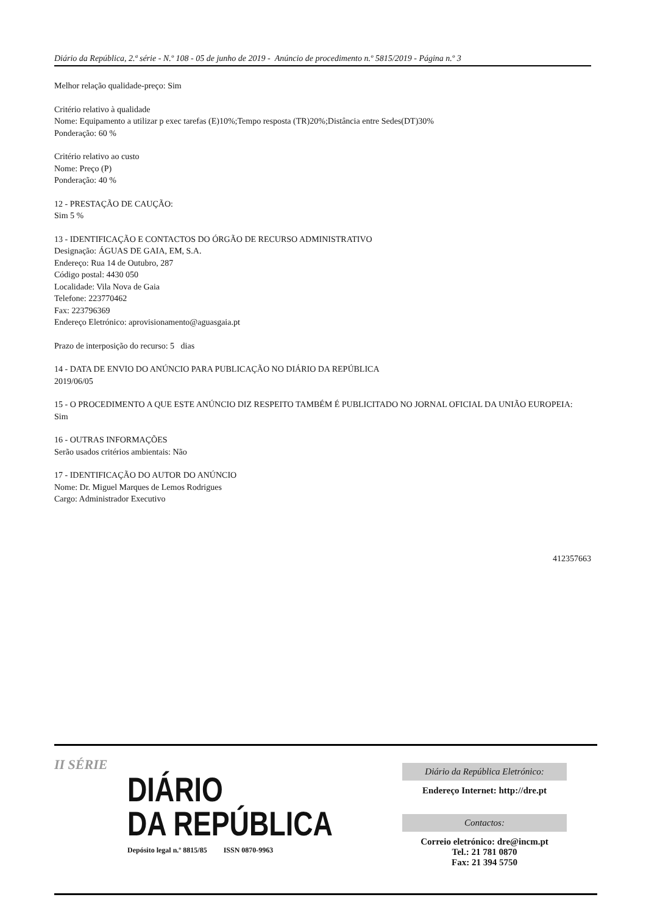Diário da República, 2.ª série - N.º 108 - 05 de junho de 2019 - Anúncio de procedimento n.º 5815/2019 - Página n.º 3
Melhor relação qualidade-preço: Sim
Critério relativo à qualidade
Nome: Equipamento a utilizar p exec tarefas (E)10%;Tempo resposta (TR)20%;Distância entre Sedes(DT)30%
Ponderação: 60 %
Critério relativo ao custo
Nome: Preço (P)
Ponderação: 40 %
12 - PRESTAÇÃO DE CAUÇÃO:
Sim 5 %
13 - IDENTIFICAÇÃO E CONTACTOS DO ÓRGÃO DE RECURSO ADMINISTRATIVO
Designação: ÁGUAS DE GAIA, EM, S.A.
Endereço: Rua 14 de Outubro, 287
Código postal: 4430 050
Localidade: Vila Nova de Gaia
Telefone: 223770462
Fax: 223796369
Endereço Eletrónico: aprovisionamento@aguasgaia.pt
Prazo de interposição do recurso: 5 dias
14 - DATA DE ENVIO DO ANÚNCIO PARA PUBLICAÇÃO NO DIÁRIO DA REPÚBLICA
2019/06/05
15 - O PROCEDIMENTO A QUE ESTE ANÚNCIO DIZ RESPEITO TAMBÉM É PUBLICITADO NO JORNAL OFICIAL DA UNIÃO EUROPEIA:
Sim
16 - OUTRAS INFORMAÇÕES
Serão usados critérios ambientais: Não
17 - IDENTIFICAÇÃO DO AUTOR DO ANÚNCIO
Nome: Dr. Miguel Marques de Lemos Rodrigues
Cargo: Administrador Executivo
412357663
II SÉRIE
DIÁRIO
DA REPÚBLICA
Depósito legal n.º 8815/85 ISSN 0870-9963
Diário da República Eletrónico:
Endereço Internet: http://dre.pt
Contactos:
Correio eletrónico: dre@incm.pt
Tel.: 21 781 0870
Fax: 21 394 5750